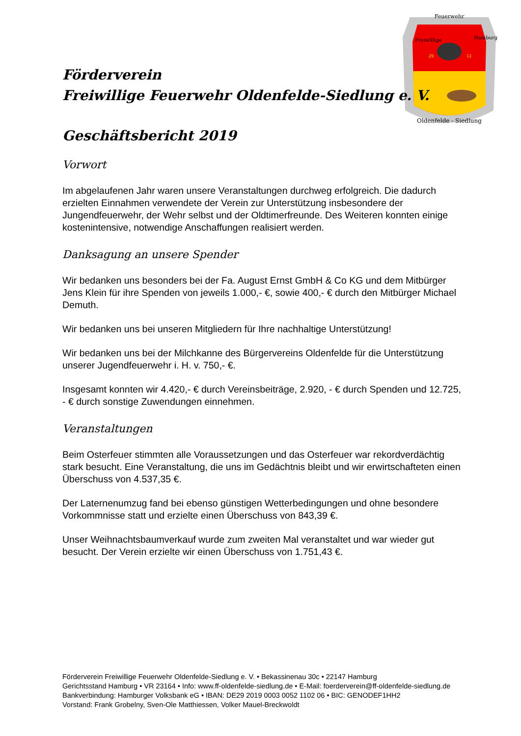Feuerwehr
Freiwillige
Hamburg
29
13
Oldenfelde - Siedlung
Förderverein
Freiwillige Feuerwehr Oldenfelde-Siedlung e. V.
Geschäftsbericht 2019
Vorwort
Im abgelaufenen Jahr waren unsere Veranstaltungen durchweg erfolgreich. Die dadurch erzielten Einnahmen verwendete der Verein zur Unterstützung insbesondere der Jungendfeuerwehr, der Wehr selbst und der Oldtimerfreunde. Des Weiteren konnten einige kostenintensive, notwendige Anschaffungen realisiert werden.
Danksagung an unsere Spender
Wir bedanken uns besonders bei der Fa. August Ernst GmbH & Co KG und dem Mitbürger Jens Klein für ihre Spenden von jeweils 1.000,- €, sowie 400,- € durch den Mitbürger Michael Demuth.
Wir bedanken uns bei unseren Mitgliedern für Ihre nachhaltige Unterstützung!
Wir bedanken uns bei der Milchkanne des Bürgervereins Oldenfelde für die Unterstützung unserer Jugendfeuerwehr i. H. v. 750,- €.
Insgesamt konnten wir 4.420,- € durch Vereinsbeiträge, 2.920, - € durch Spenden und 12.725, - € durch sonstige Zuwendungen einnehmen.
Veranstaltungen
Beim Osterfeuer stimmten alle Voraussetzungen und das Osterfeuer war rekordverdächtig stark besucht. Eine Veranstaltung, die uns im Gedächtnis bleibt und wir erwirtschafteten einen Überschuss von 4.537,35 €.
Der Laternenumzug fand bei ebenso günstigen Wetterbedingungen und ohne besondere Vorkommnisse statt und erzielte einen Überschuss von 843,39 €.
Unser Weihnachtsbaumverkauf wurde zum zweiten Mal veranstaltet und war wieder gut besucht. Der Verein erzielte wir einen Überschuss von 1.751,43 €.
Förderverein Freiwillige Feuerwehr Oldenfelde-Siedlung e. V. • Bekassinenau 30c • 22147 Hamburg
Gerichtsstand Hamburg • VR 23164 • Info: www.ff-oldenfelde-siedlung.de • E-Mail: foerderverein@ff-oldenfelde-siedlung.de
Bankverbindung: Hamburger Volksbank eG • IBAN: DE29 2019 0003 0052 1102 06 • BIC: GENODEF1HH2
Vorstand: Frank Grobelny, Sven-Ole Matthiessen, Volker Mauel-Breckwoldt